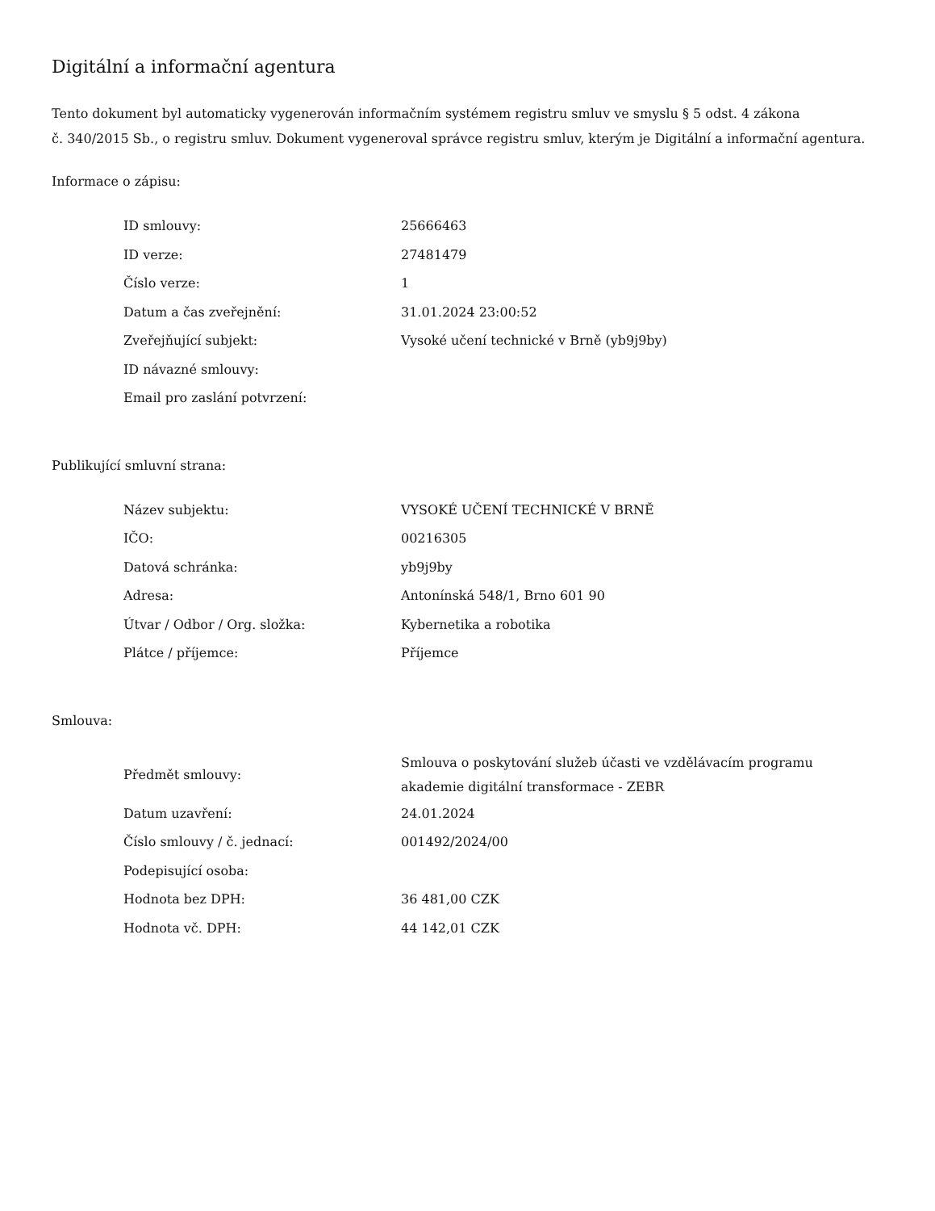Digitální a informační agentura
Tento dokument byl automaticky vygenerován informačním systémem registru smluv ve smyslu § 5 odst. 4 zákona
č. 340/2015 Sb., o registru smluv. Dokument vygeneroval správce registru smluv, kterým je Digitální a informační agentura.
Informace o zápisu:
| ID smlouvy: | 25666463 |
| ID verze: | 27481479 |
| Číslo verze: | 1 |
| Datum a čas zveřejnění: | 31.01.2024 23:00:52 |
| Zveřejňující subjekt: | Vysoké učení technické v Brně (yb9j9by) |
| ID návazné smlouvy: | |
| Email pro zaslání potvrzení: | |
Publikující smluvní strana:
| Název subjektu: | VYSOKÉ UČENÍ TECHNICKÉ V BRNĚ |
| IČO: | 00216305 |
| Datová schránka: | yb9j9by |
| Adresa: | Antonínská 548/1, Brno 601 90 |
| Útvar / Odbor / Org. složka: | Kybernetika a robotika |
| Plátce / příjemce: | Příjemce |
Smlouva:
| Předmět smlouvy: | Smlouva o poskytování služeb účasti ve vzdělávacím programu akademie digitální transformace - ZEBR |
| Datum uzavření: | 24.01.2024 |
| Číslo smlouvy / č. jednací: | 001492/2024/00 |
| Podepisující osoba: | |
| Hodnota bez DPH: | 36 481,00 CZK |
| Hodnota vč. DPH: | 44 142,01 CZK |